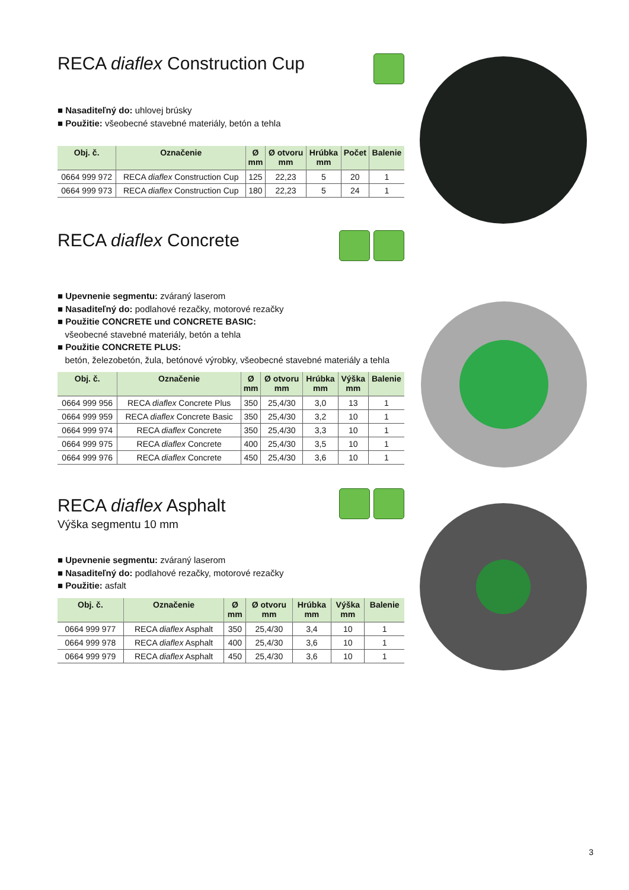RECA diaflex Construction Cup
■ Nasaditeľný do: uhlovej brúsky
■ Použitie: všeobecné stavebné materiály, betón a tehla
| Obj. č. | Označenie | Ø mm | Ø otvoru mm | Hrúbka mm | Počet | Balenie |
| --- | --- | --- | --- | --- | --- | --- |
| 0664 999 972 | RECA diaflex Construction Cup | 125 | 22,23 | 5 | 20 | 1 |
| 0664 999 973 | RECA diaflex Construction Cup | 180 | 22,23 | 5 | 24 | 1 |
RECA diaflex Concrete
■ Upevnenie segmentu: zváraný laserom
■ Nasaditeľný do: podlahové rezačky, motorové rezačky
■ Použitie CONCRETE und CONCRETE BASIC:
všeobecné stavebné materiály, betón a tehla
■ Použitie CONCRETE PLUS:
betón, železobetón, žula, betónové výrobky, všeobecné stavebné materiály a tehla
| Obj. č. | Označenie | Ø mm | Ø otvoru mm | Hrúbka mm | Výška mm | Balenie |
| --- | --- | --- | --- | --- | --- | --- |
| 0664 999 956 | RECA diaflex Concrete Plus | 350 | 25,4/30 | 3,0 | 13 | 1 |
| 0664 999 959 | RECA diaflex Concrete Basic | 350 | 25,4/30 | 3,2 | 10 | 1 |
| 0664 999 974 | RECA diaflex Concrete | 350 | 25,4/30 | 3,3 | 10 | 1 |
| 0664 999 975 | RECA diaflex Concrete | 400 | 25,4/30 | 3,5 | 10 | 1 |
| 0664 999 976 | RECA diaflex Concrete | 450 | 25,4/30 | 3,6 | 10 | 1 |
RECA diaflex Asphalt
Výška segmentu 10 mm
■ Upevnenie segmentu: zváraný laserom
■ Nasaditeľný do: podlahové rezačky, motorové rezačky
■ Použitie: asfalt
| Obj. č. | Označenie | Ø mm | Ø otvoru mm | Hrúbka mm | Výška mm | Balenie |
| --- | --- | --- | --- | --- | --- | --- |
| 0664 999 977 | RECA diaflex Asphalt | 350 | 25,4/30 | 3,4 | 10 | 1 |
| 0664 999 978 | RECA diaflex Asphalt | 400 | 25,4/30 | 3,6 | 10 | 1 |
| 0664 999 979 | RECA diaflex Asphalt | 450 | 25,4/30 | 3,6 | 10 | 1 |
3